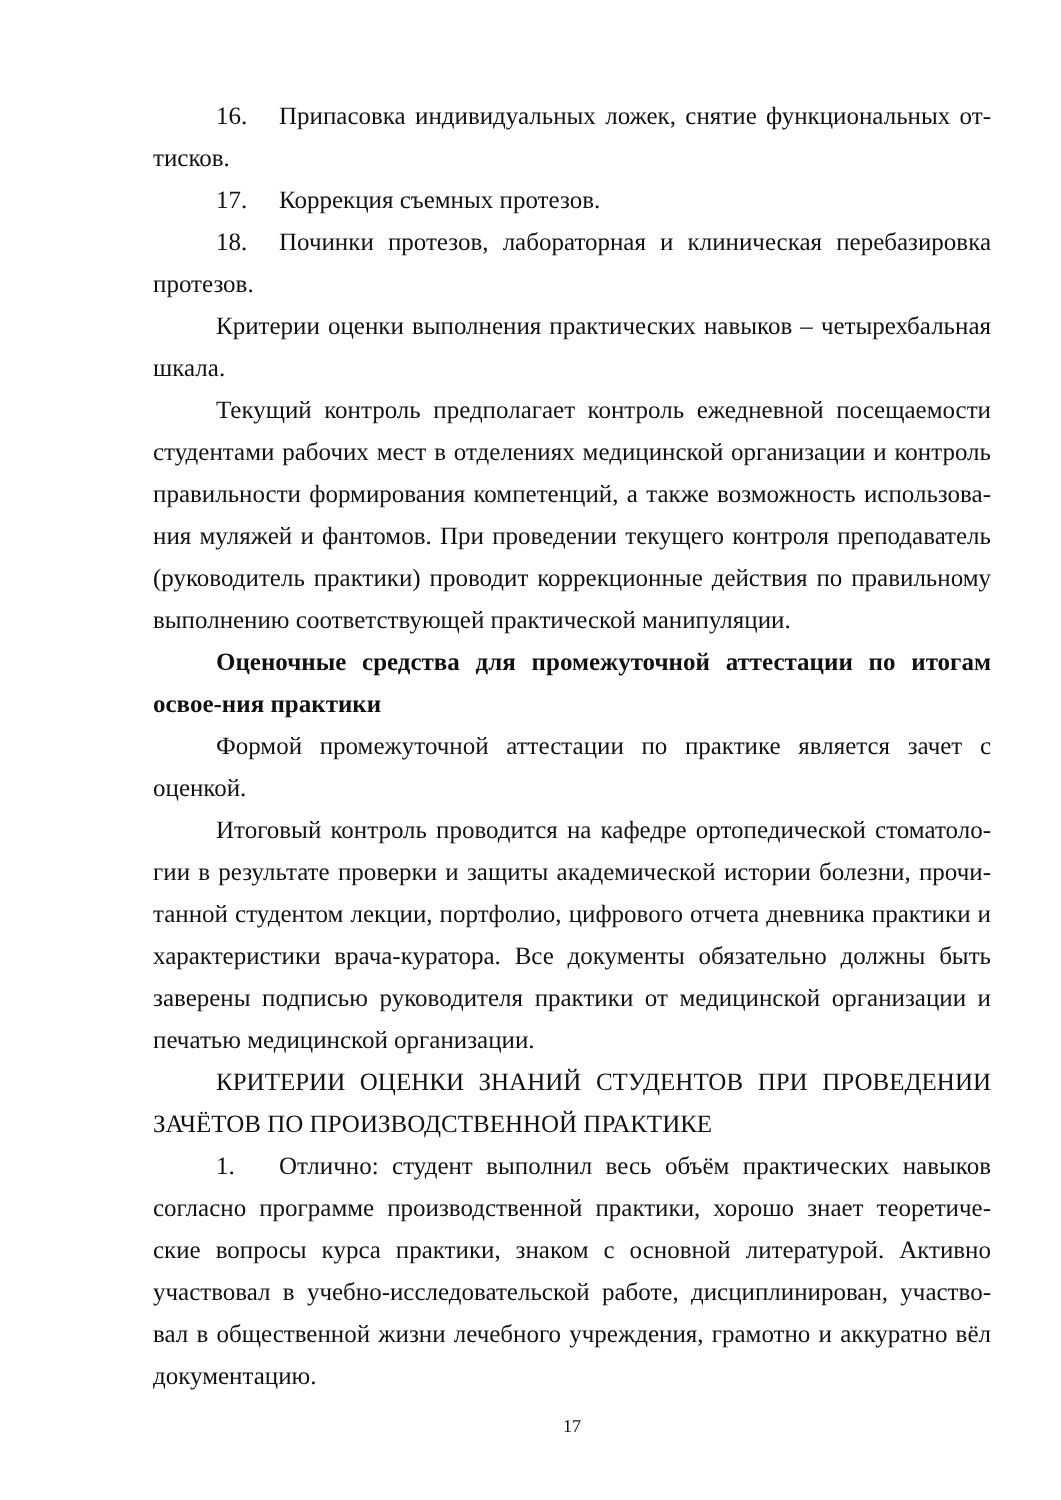16. Припасовка индивидуальных ложек, снятие функциональных от-тисков.
17. Коррекция съемных протезов.
18. Починки протезов, лабораторная и клиническая перебазировка протезов.
Критерии оценки выполнения практических навыков – четырехбальная шкала.
Текущий контроль предполагает контроль ежедневной посещаемости студентами рабочих мест в отделениях медицинской организации и контроль правильности формирования компетенций, а также возможность использова-ния муляжей и фантомов. При проведении текущего контроля преподаватель (руководитель практики) проводит коррекционные действия по правильному выполнению соответствующей практической манипуляции.
Оценочные средства для промежуточной аттестации по итогам освое-ния практики
Формой промежуточной аттестации по практике является зачет с оценкой.
Итоговый контроль проводится на кафедре ортопедической стоматоло-гии в результате проверки и защиты академической истории болезни, прочи-танной студентом лекции, портфолио, цифрового отчета дневника практики и характеристики врача-куратора. Все документы обязательно должны быть заверены подписью руководителя практики от медицинской организации и печатью медицинской организации.
КРИТЕРИИ ОЦЕНКИ ЗНАНИЙ СТУДЕНТОВ ПРИ ПРОВЕДЕНИИ ЗАЧЁТОВ ПО ПРОИЗВОДСТВЕННОЙ ПРАКТИКЕ
1. Отлично: студент выполнил весь объём практических навыков согласно программе производственной практики, хорошо знает теоретиче-ские вопросы курса практики, знаком с основной литературой. Активно участвовал в учебно-исследовательской работе, дисциплинирован, участво-вал в общественной жизни лечебного учреждения, грамотно и аккуратно вёл документацию.
17